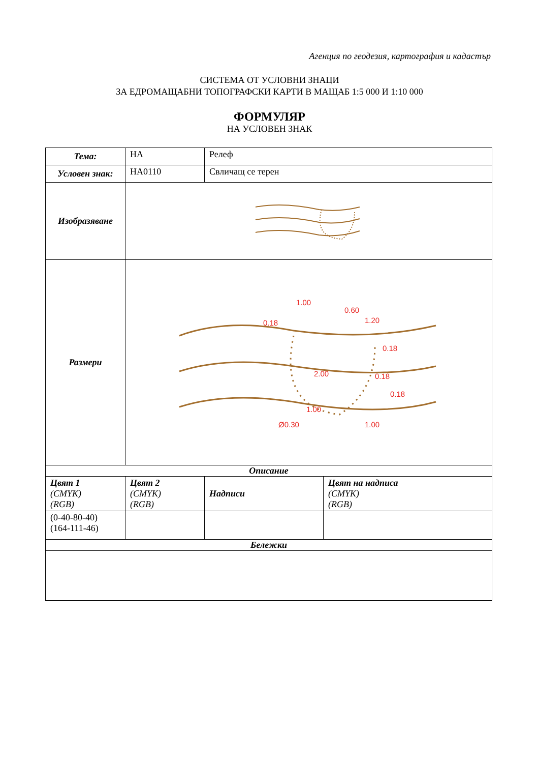Агенция по геодезия, картография и кадастър
СИСТЕМА ОТ УСЛОВНИ ЗНАЦИ
ЗА ЕДРОМАЩАБНИ ТОПОГРАФСКИ КАРТИ В МАЩАБ 1:5 000 И 1:10 000
ФОРМУЛЯР
НА УСЛОВЕН ЗНАК
| Тема: | НА | Релеф | |
| Условен знак: | НА0110 | Свличащ се терен | |
| Изобразяване | | | |
| Размери | 1.00 0.60 0.18 1.20 0.18 2.00 0.18 0.18 1.00 Ø0.30 1.00 | | |
| Описание | | | |
| Цвят 1 (CMYK) (RGB) | Цвят 2 (CMYK) (RGB) | Надписи | Цвят на надписа (CMYK) (RGB) |
| (0-40-80-40) (164-111-46) | | | |
| Бележки | | | |